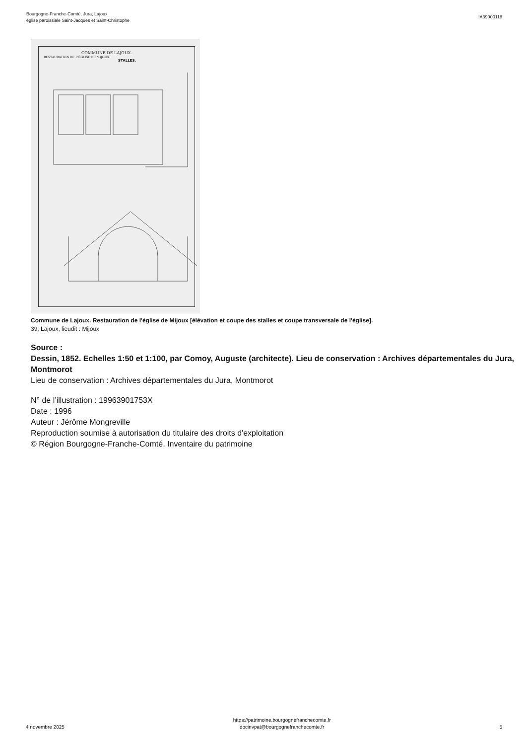Bourgogne-Franche-Comté, Jura, Lajoux
église paroissiale Saint-Jacques et Saint-Christophe
IA39000118
COMMUNE DE LAJOUX.
RESTAURATION DE L'ÉGLISE DE MIJOUX.
STALLES.
Commune de Lajoux. Restauration de l'église de Mijoux [élévation et coupe des stalles et coupe transversale de l'église].
39, Lajoux, lieudit : Mijoux
Source :
Dessin, 1852. Echelles 1:50 et 1:100, par Comoy, Auguste (architecte). Lieu de conservation : Archives départementales du Jura, Montmorot
Lieu de conservation : Archives départementales du Jura, Montmorot
N° de l’illustration : 19963901753X
Date : 1996
Auteur : Jérôme Mongreville
Reproduction soumise à autorisation du titulaire des droits d'exploitation
© Région Bourgogne-Franche-Comté, Inventaire du patrimoine
4 novembre 2025
https://patrimoine.bourgognefranchecomte.fr
docinvpat@bourgognefranchecomte.fr
5